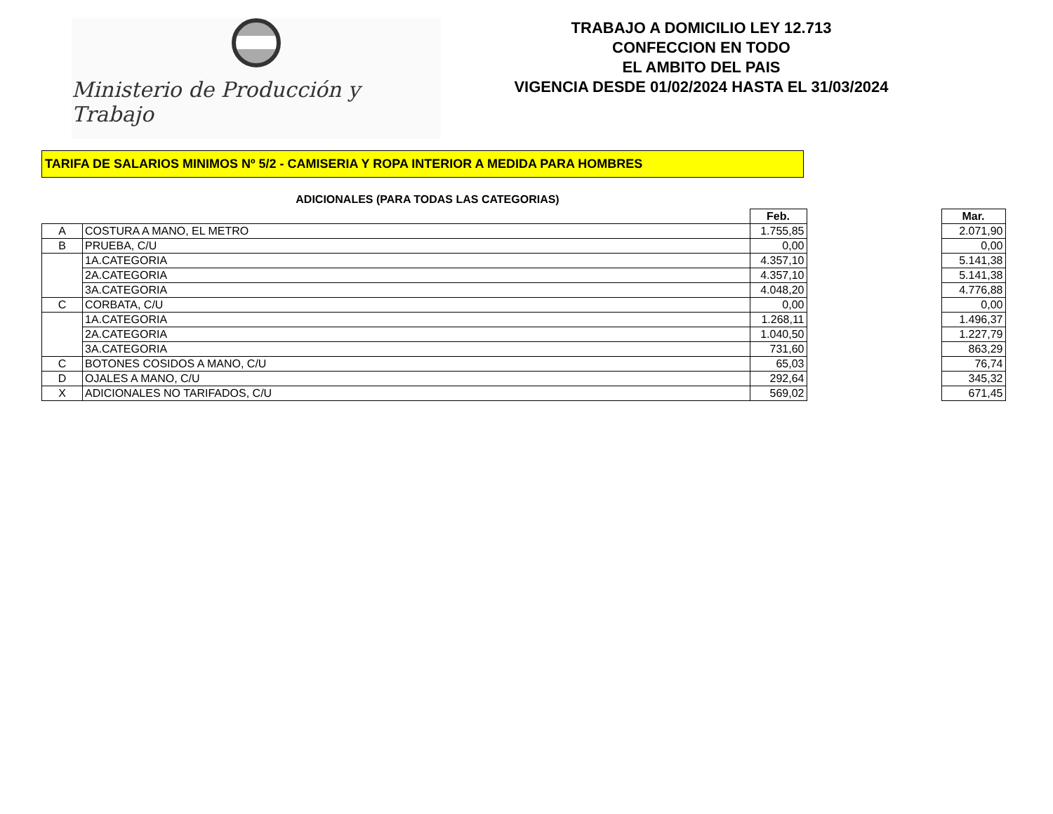Ministerio de Producción y Trabajo
TRABAJO A DOMICILIO LEY 12.713
CONFECCION EN TODO
EL AMBITO DEL PAIS
VIGENCIA DESDE 01/02/2024 HASTA EL 31/03/2024
TARIFA DE SALARIOS MINIMOS Nº 5/2 - CAMISERIA Y ROPA INTERIOR A MEDIDA PARA HOMBRES
ADICIONALES (PARA TODAS LAS CATEGORIAS)
| | | Feb. | | Mar. |
| A | COSTURA A MANO, EL METRO | 1.755,85 | | 2.071,90 |
| B | PRUEBA, C/U | 0,00 | | 0,00 |
| | 1A.CATEGORIA | 4.357,10 | | 5.141,38 |
| | 2A.CATEGORIA | 4.357,10 | | 5.141,38 |
| | 3A.CATEGORIA | 4.048,20 | | 4.776,88 |
| C | CORBATA, C/U | 0,00 | | 0,00 |
| | 1A.CATEGORIA | 1.268,11 | | 1.496,37 |
| | 2A.CATEGORIA | 1.040,50 | | 1.227,79 |
| | 3A.CATEGORIA | 731,60 | | 863,29 |
| C | BOTONES COSIDOS A MANO, C/U | 65,03 | | 76,74 |
| D | OJALES A MANO, C/U | 292,64 | | 345,32 |
| X | ADICIONALES NO TARIFADOS, C/U | 569,02 | | 671,45 |